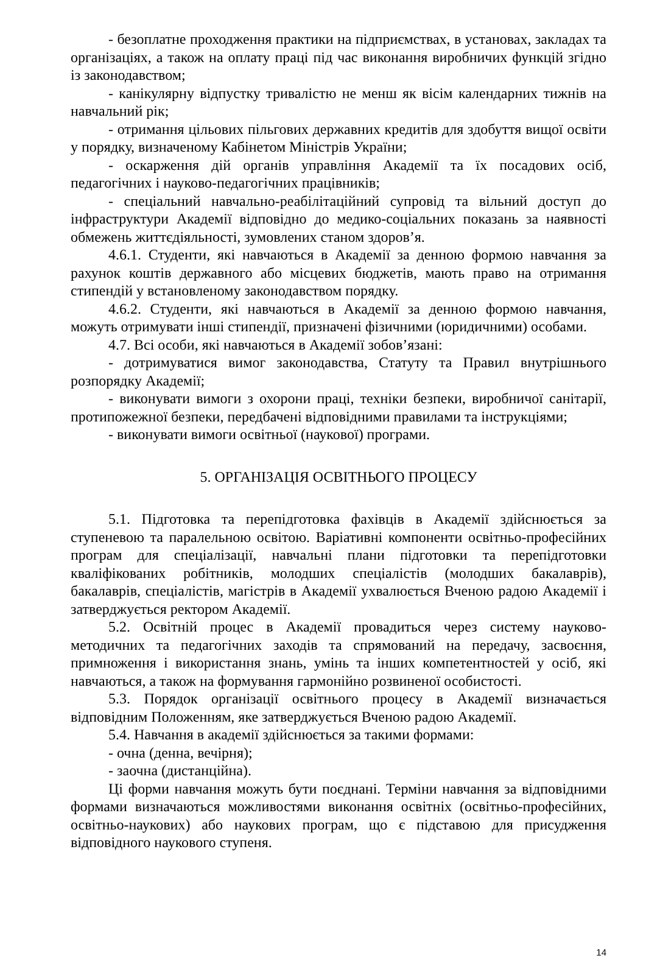- безоплатне проходження практики на підприємствах, в установах, закладах та організаціях, а також на оплату праці під час виконання виробничих функцій згідно із законодавством;
- канікулярну відпустку тривалістю не менш як вісім календарних тижнів на навчальний рік;
- отримання цільових пільгових державних кредитів для здобуття вищої освіти у порядку, визначеному Кабінетом Міністрів України;
- оскарження дій органів управління Академії та їх посадових осіб, педагогічних і науково-педагогічних працівників;
- спеціальний навчально-реабілітаційний супровід та вільний доступ до інфраструктури Академії відповідно до медико-соціальних показань за наявності обмежень життєдіяльності, зумовлених станом здоров’я.
4.6.1. Студенти, які навчаються в Академії за денною формою навчання за рахунок коштів державного або місцевих бюджетів, мають право на отримання стипендій у встановленому законодавством порядку.
4.6.2. Студенти, які навчаються в Академії за денною формою навчання, можуть отримувати інші стипендії, призначені фізичними (юридичними) особами.
4.7. Всі особи, які навчаються в Академії зобов’язані:
- дотримуватися вимог законодавства, Статуту та Правил внутрішнього розпорядку Академії;
- виконувати вимоги з охорони праці, техніки безпеки, виробничої санітарії, протипожежної безпеки, передбачені відповідними правилами та інструкціями;
- виконувати вимоги освітньої (наукової) програми.
5. ОРГАНІЗАЦІЯ ОСВІТНЬОГО ПРОЦЕСУ
5.1. Підготовка та перепідготовка фахівців в Академії здійснюється за ступеневою та паралельною освітою. Варіативні компоненти освітньо-професійних програм для спеціалізації, навчальні плани підготовки та перепідготовки кваліфікованих робітників, молодших спеціалістів (молодших бакалаврів), бакалаврів, спеціалістів, магістрів в Академії ухвалюється Вченою радою Академії і затверджується ректором Академії.
5.2. Освітній процес в Академії провадиться через систему науково-методичних та педагогічних заходів та спрямований на передачу, засвоєння, примноження і використання знань, умінь та інших компетентностей у осіб, які навчаються, а також на формування гармонійно розвиненої особистості.
5.3. Порядок організації освітнього процесу в Академії визначається відповідним Положенням, яке затверджується Вченою радою Академії.
5.4. Навчання в академії здійснюється за такими формами:
- очна (денна, вечірня);
- заочна (дистанційна).
Ці форми навчання можуть бути поєднані. Терміни навчання за відповідними формами визначаються можливостями виконання освітніх (освітньо-професійних, освітньо-наукових) або наукових програм, що є підставою для присудження відповідного наукового ступеня.
14